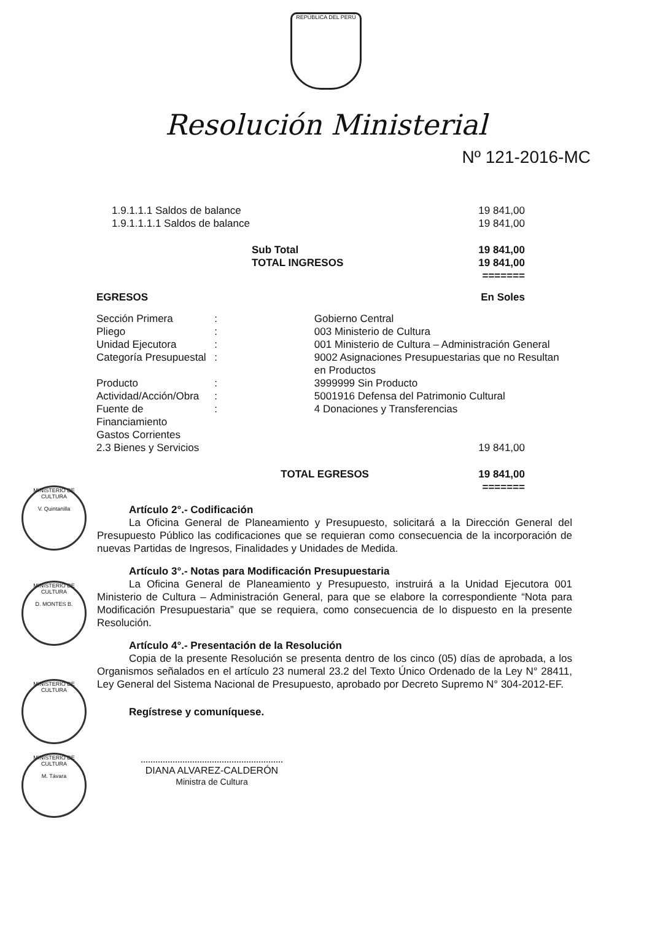REPÚBLICA DEL PERÚ
Resolución Ministerial
Nº 121-2016-MC
| 1.9.1.1.1 Saldos de balance | 19 841,00 |
| 1.9.1.1.1.1 Saldos de balance | 19 841,00 |
| Sub Total TOTAL INGRESOS | 19 841,00 19 841,00 ======= |
| EGRESOS | | | En Soles |
| Sección Primera | : | Gobierno Central | |
| Pliego | : | 003 Ministerio de Cultura | |
| Unidad Ejecutora | : | 001 Ministerio de Cultura – Administración General | |
| Categoría Presupuestal | : | 9002 Asignaciones Presupuestarias que no Resultan en Productos | |
| Producto | : | 3999999 Sin Producto | |
| Actividad/Acción/Obra | : | 5001916 Defensa del Patrimonio Cultural | |
| Fuente de Financiamiento | : | 4 Donaciones y Transferencias | |
| Gastos Corrientes | | | |
| 2.3 Bienes y Servicios | | | 19 841,00 |
| | TOTAL EGRESOS | | 19 841,00 ======= |
Artículo 2°.- Codificación
La Oficina General de Planeamiento y Presupuesto, solicitará a la Dirección General del Presupuesto Público las codificaciones que se requieran como consecuencia de la incorporación de nuevas Partidas de Ingresos, Finalidades y Unidades de Medida.
Artículo 3°.- Notas para Modificación Presupuestaria
La Oficina General de Planeamiento y Presupuesto, instruirá a la Unidad Ejecutora 001 Ministerio de Cultura – Administración General, para que se elabore la correspondiente “Nota para Modificación Presupuestaria” que se requiera, como consecuencia de lo dispuesto en la presente Resolución.
Artículo 4°.- Presentación de la Resolución
Copia de la presente Resolución se presenta dentro de los cinco (05) días de aprobada, a los Organismos señalados en el artículo 23 numeral 23.2 del Texto Único Ordenado de la Ley N° 28411, Ley General del Sistema Nacional de Presupuesto, aprobado por Decreto Supremo N° 304-2012-EF.
Regístrese y comuníquese.
DIANA ALVAREZ-CALDERÓN
Ministra de Cultura
MINISTERIO DE CULTURA
V. Quintanilla
MINISTERIO DE CULTURA
D. MONTES B.
MINISTERIO DE CULTURA
MINISTERIO DE CULTURA
M. Távara